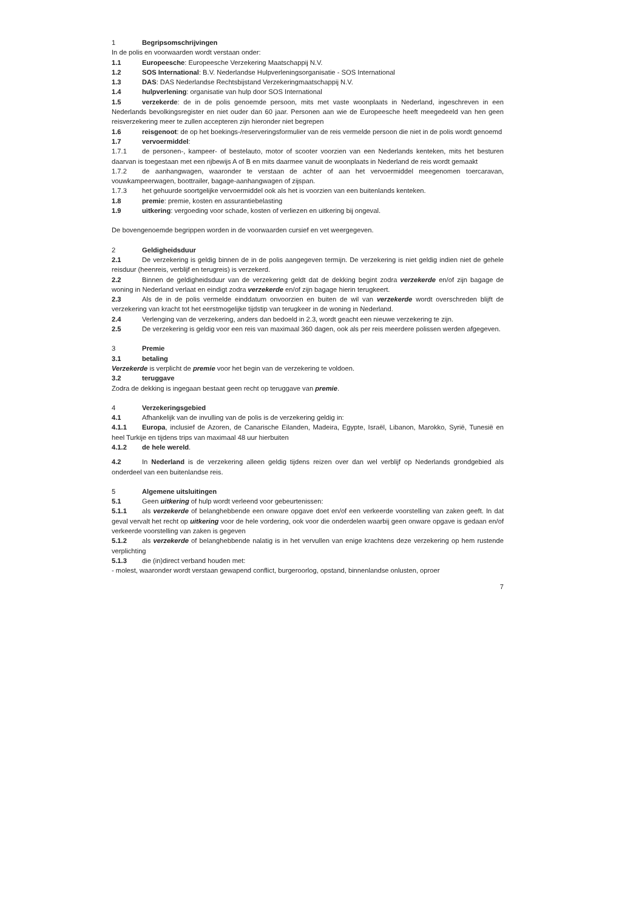1 Begripsomschrijvingen
In de polis en voorwaarden wordt verstaan onder:
1.1 Europeesche: Europeesche Verzekering Maatschappij N.V.
1.2 SOS International: B.V. Nederlandse Hulpverleningsorganisatie - SOS International
1.3 DAS: DAS Nederlandse Rechtsbijstand Verzekeringmaatschappij N.V.
1.4 hulpverlening: organisatie van hulp door SOS International
1.5 verzekerde: de in de polis genoemde persoon, mits met vaste woonplaats in Nederland, ingeschreven in een Nederlands bevolkingsregister en niet ouder dan 60 jaar. Personen aan wie de Europeesche heeft meegedeeld van hen geen reisverzekering meer te zullen accepteren zijn hieronder niet begrepen
1.6 reisgenoot: de op het boekings-/reserveringsformulier van de reis vermelde persoon die niet in de polis wordt genoemd
1.7 vervoermiddel:
1.7.1 de personen-, kampeer- of bestelauto, motor of scooter voorzien van een Nederlands kenteken, mits het besturen daarvan is toegestaan met een rijbewijs A of B en mits daarmee vanuit de woonplaats in Nederland de reis wordt gemaakt
1.7.2 de aanhangwagen, waaronder te verstaan de achter of aan het vervoermiddel meegenomen toercaravan, vouwkampeerwagen, boottrailer, bagage-aanhangwagen of zijspan.
1.7.3 het gehuurde soortgelijke vervoermiddel ook als het is voorzien van een buitenlands kenteken.
1.8 premie: premie, kosten en assurantiebelasting
1.9 uitkering: vergoeding voor schade, kosten of verliezen en uitkering bij ongeval.
De bovengenoemde begrippen worden in de voorwaarden cursief en vet weergegeven.
2 Geldigheidsduur
2.1 De verzekering is geldig binnen de in de polis aangegeven termijn. De verzekering is niet geldig indien niet de gehele reisduur (heenreis, verblijf en terugreis) is verzekerd.
2.2 Binnen de geldigheidsduur van de verzekering geldt dat de dekking begint zodra verzekerde en/of zijn bagage de woning in Nederland verlaat en eindigt zodra verzekerde en/of zijn bagage hierin terugkeert.
2.3 Als de in de polis vermelde einddatum onvoorzien en buiten de wil van verzekerde wordt overschreden blijft de verzekering van kracht tot het eerstmogelijke tijdstip van terugkeer in de woning in Nederland.
2.4 Verlenging van de verzekering, anders dan bedoeld in 2.3, wordt geacht een nieuwe verzekering te zijn.
2.5 De verzekering is geldig voor een reis van maximaal 360 dagen, ook als per reis meerdere polissen werden afgegeven.
3 Premie
3.1 betaling
Verzekerde is verplicht de premie voor het begin van de verzekering te voldoen.
3.2 teruggave
Zodra de dekking is ingegaan bestaat geen recht op teruggave van premie.
4 Verzekeringsgebied
4.1 Afhankelijk van de invulling van de polis is de verzekering geldig in:
4.1.1 Europa, inclusief de Azoren, de Canarische Eilanden, Madeira, Egypte, Israël, Libanon, Marokko, Syrië, Tunesië en heel Turkije en tijdens trips van maximaal 48 uur hierbuiten
4.1.2 de hele wereld.
4.2 In Nederland is de verzekering alleen geldig tijdens reizen over dan wel verblijf op Nederlands grondgebied als onderdeel van een buitenlandse reis.
5 Algemene uitsluitingen
5.1 Geen uitkering of hulp wordt verleend voor gebeurtenissen:
5.1.1 als verzekerde of belanghebbende een onware opgave doet en/of een verkeerde voorstelling van zaken geeft. In dat geval vervalt het recht op uitkering voor de hele vordering, ook voor die onderdelen waarbij geen onware opgave is gedaan en/of verkeerde voorstelling van zaken is gegeven
5.1.2 als verzekerde of belanghebbende nalatig is in het vervullen van enige krachtens deze verzekering op hem rustende verplichting
5.1.3 die (in)direct verband houden met:
- molest, waaronder wordt verstaan gewapend conflict, burgeroorlog, opstand, binnenlandse onlusten, oproer
7